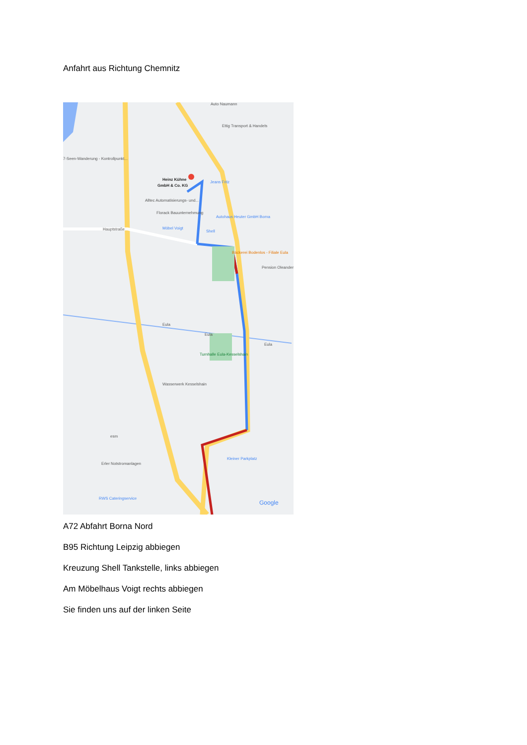Anfahrt aus Richtung Chemnitz
Heinz Kühne
GmbH & Co. KG
Auto Naumann
Ettig Transport & Handels
7-Seen-Wanderung - Kontrollpunkt...
Jeans Fritz
Alltec Automatisierungs- und...
Florack Bauunternehmung
Autohaus Heuter GmbH Borna
Möbel Voigt
Shell
Hauptstraße
Bäckerei Bodenlos - Filiale Eula
Pension Oleander
Eula
Eula
Eula
Turnhalle Eula-Kesselshain
Wasserwerk Kesselshain
esm
Erler Notstromanlagen
Kleiner Parkplatz
RWS Cateringservice
Google
A72 Abfahrt Borna Nord
B95 Richtung Leipzig abbiegen
Kreuzung Shell Tankstelle, links abbiegen
Am Möbelhaus Voigt rechts abbiegen
Sie finden uns auf der linken Seite